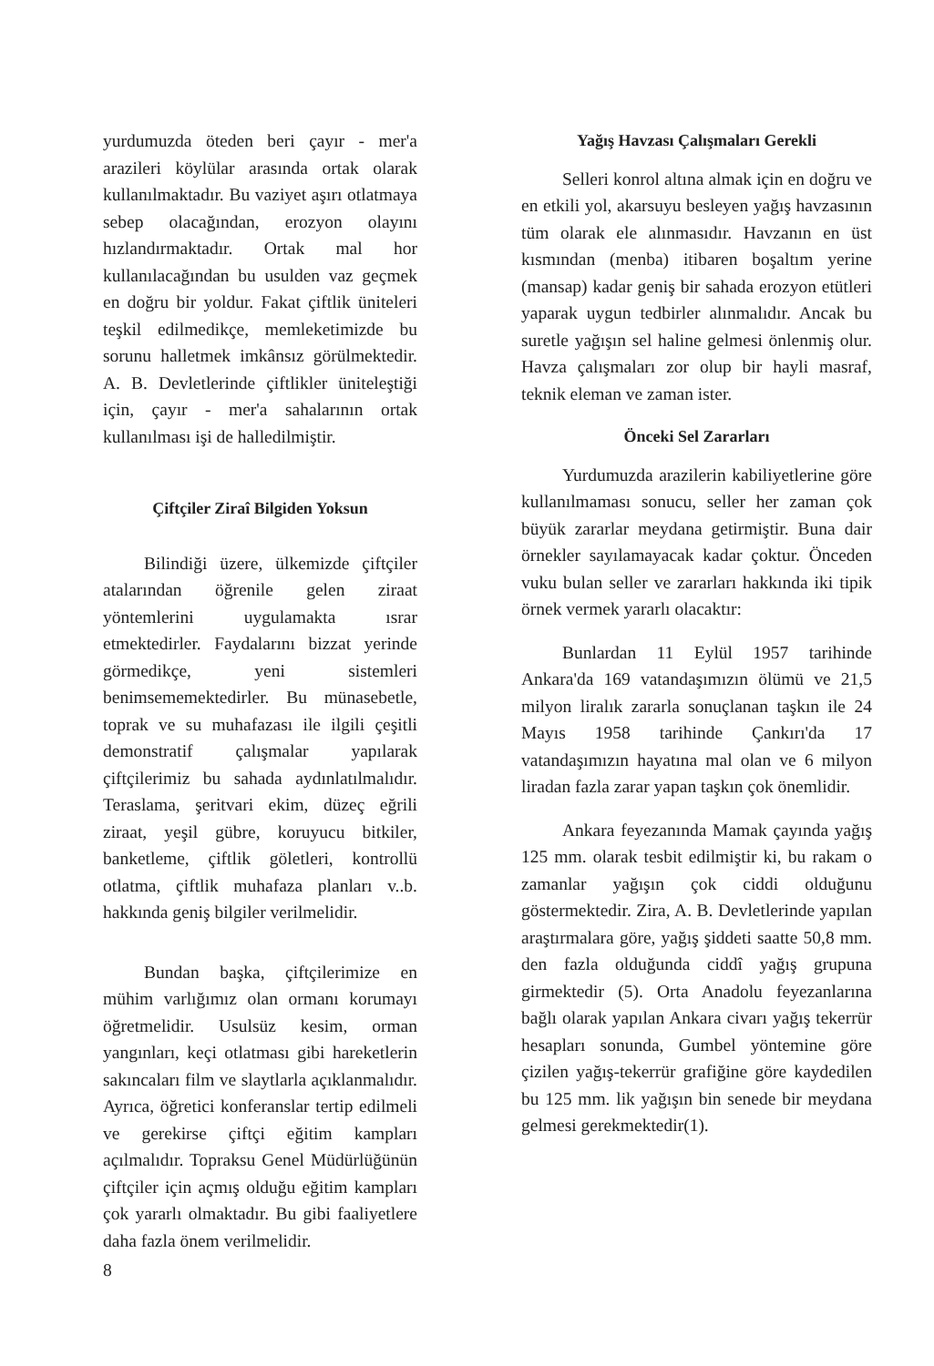yurdumuzda öteden beri çayır - mer'a arazileri köylülar arasında ortak olarak kullanılmaktadır. Bu vaziyet aşırı otlatmaya sebep olacağından, erozyon olayını hızlandırmaktadır. Ortak mal hor kullanılacağından bu usulden vaz geçmek en doğru bir yoldur. Fakat çiftlik üniteleri teşkil edilmedikçe, memleketimizde bu sorunu halletmek imkânsız görülmektedir. A. B. Devletlerinde çiftlikler üniteleştiği için, çayır - mer'a sahalarının ortak kullanılması işi de halledilmiştir.
Çiftçiler Ziraî Bilgiden Yoksun
Bilindiği üzere, ülkemizde çiftçiler atalarından öğrenile gelen ziraat yöntemlerini uygulamakta ısrar etmektedirler. Faydalarını bizzat yerinde görmedikçe, yeni sistemleri benimsememektedirler. Bu münasebetle, toprak ve su muhafazası ile ilgili çeşitli demonstratif çalışmalar yapılarak çiftçilerimiz bu sahada aydınlatılmalıdır. Teraslama, şeritvari ekim, düzeç eğrili ziraat, yeşil gübre, koruyucu bitkiler, banketleme, çiftlik göletleri, kontrollü otlatma, çiftlik muhafaza planları v..b. hakkında geniş bilgiler verilmelidir.
Bundan başka, çiftçilerimize en mühim varlığımız olan ormanı korumayı öğretmelidir. Usulsüz kesim, orman yangınları, keçi otlatması gibi hareketlerin sakıncaları film ve slaytlarla açıklanmalıdır. Ayrıca, öğretici konferanslar tertip edilmeli ve gerekirse çiftçi eğitim kampları açılmalıdır. Topraksu Genel Müdürlüğünün çiftçiler için açmış olduğu eğitim kampları çok yararlı olmaktadır. Bu gibi faaliyetlere daha fazla önem verilmelidir.
Yağış Havzası Çalışmaları Gerekli
Selleri konrol altına almak için en doğru ve en etkili yol, akarsuyu besleyen yağış havzasının tüm olarak ele alınmasıdır. Havzanın en üst kısmından (menba) itibaren boşaltım yerine (mansap) kadar geniş bir sahada erozyon etütleri yaparak uygun tedbirler alınmalıdır. Ancak bu suretle yağışın sel haline gelmesi önlenmiş olur. Havza çalışmaları zor olup bir hayli masraf, teknik eleman ve zaman ister.
Önceki Sel Zararları
Yurdumuzda arazilerin kabiliyetlerine göre kullanılmaması sonucu, seller her zaman çok büyük zararlar meydana getirmiştir. Buna dair örnekler sayılamayacak kadar çoktur. Önceden vuku bulan seller ve zararları hakkında iki tipik örnek vermek yararlı olacaktır:
Bunlardan 11 Eylül 1957 tarihinde Ankara'da 169 vatandaşımızın ölümü ve 21,5 milyon liralık zararla sonuçlanan taşkın ile 24 Mayıs 1958 tarihinde Çankırı'da 17 vatandaşımızın hayatına mal olan ve 6 milyon liradan fazla zarar yapan taşkın çok önemlidir.
Ankara feyezanında Mamak çayında yağış 125 mm. olarak tesbit edilmiştir ki, bu rakam o zamanlar yağışın çok ciddi olduğunu göstermektedir. Zira, A. B. Devletlerinde yapılan araştırmalara göre, yağış şiddeti saatte 50,8 mm. den fazla olduğunda ciddî yağış grupuna girmektedir (5). Orta Anadolu feyezanlarına bağlı olarak yapılan Ankara civarı yağış tekerrür hesapları sonunda, Gumbel yöntemine göre çizilen yağış-tekerrür grafiğine göre kaydedilen bu 125 mm. lik yağışın bin senede bir meydana gelmesi gerekmektedir(1).
8